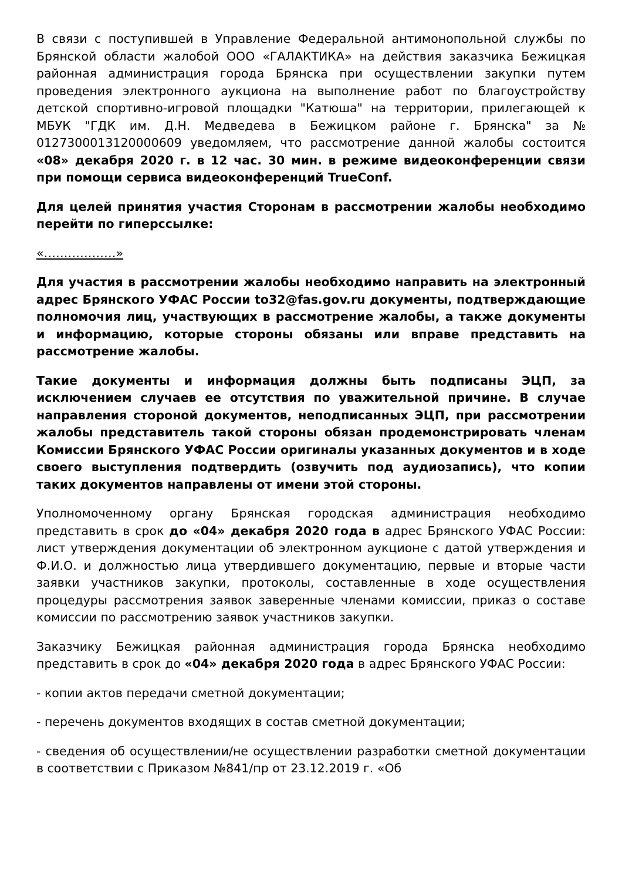В связи с поступившей в Управление Федеральной антимонопольной службы по Брянской области жалобой ООО «ГАЛАКТИКА» на действия заказчика Бежицкая районная администрация города Брянска при осуществлении закупки путем проведения электронного аукциона на выполнение работ по благоустройству детской спортивно-игровой площадки "Катюша" на территории, прилегающей к МБУК "ГДК им. Д.Н. Медведева в Бежицком районе г. Брянска" за № 0127300013120000609 уведомляем, что рассмотрение данной жалобы состоится «08» декабря 2020 г. в 12 час. 30 мин. в режиме видеоконференции связи при помощи сервиса видеоконференций TrueConf.
Для целей принятия участия Сторонам в рассмотрении жалобы необходимо перейти по гиперссылке:
«………………»
Для участия в рассмотрении жалобы необходимо направить на электронный адрес Брянского УФАС России to32@fas.gov.ru документы, подтверждающие полномочия лиц, участвующих в рассмотрение жалобы, а также документы и информацию, которые стороны обязаны или вправе представить на рассмотрение жалобы.
Такие документы и информация должны быть подписаны ЭЦП, за исключением случаев ее отсутствия по уважительной причине. В случае направления стороной документов, неподписанных ЭЦП, при рассмотрении жалобы представитель такой стороны обязан продемонстрировать членам Комиссии Брянского УФАС России оригиналы указанных документов и в ходе своего выступления подтвердить (озвучить под аудиозапись), что копии таких документов направлены от имени этой стороны.
Уполномоченному органу Брянская городская администрация необходимо представить в срок до «04» декабря 2020 года в адрес Брянского УФАС России: лист утверждения документации об электронном аукционе с датой утверждения и Ф.И.О. и должностью лица утвердившего документацию, первые и вторые части заявки участников закупки, протоколы, составленные в ходе осуществления процедуры рассмотрения заявок заверенные членами комиссии, приказ о составе комиссии по рассмотрению заявок участников закупки.
Заказчику Бежицкая районная администрация города Брянска необходимо представить в срок до «04» декабря 2020 года в адрес Брянского УФАС России:
- копии актов передачи сметной документации;
- перечень документов входящих в состав сметной документации;
- сведения об осуществлении/не осуществлении разработки сметной документации в соответствии с Приказом №841/пр от 23.12.2019 г. «Об